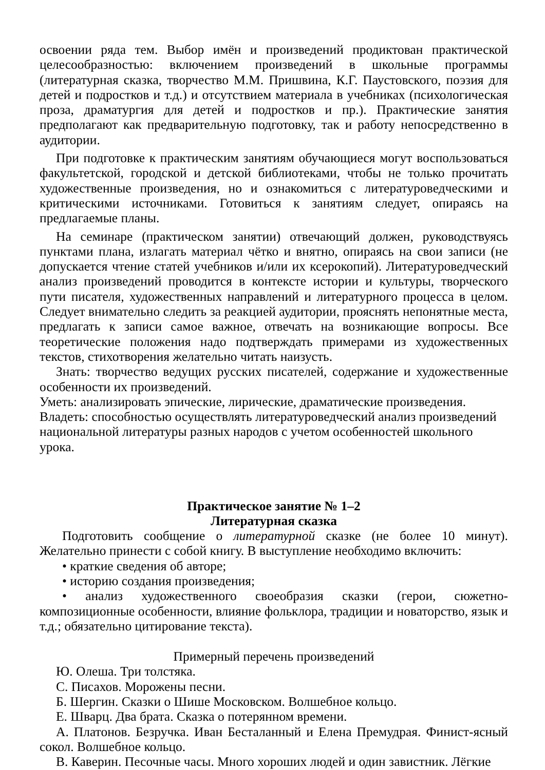освоении ряда тем. Выбор имён и произведений продиктован практической целесообразностью: включением произведений в школьные программы (литературная сказка, творчество М.М. Пришвина, К.Г. Паустовского, поэзия для детей и подростков и т.д.) и отсутствием материала в учебниках (психологическая проза, драматургия для детей и подростков и пр.). Практические занятия предполагают как предварительную подготовку, так и работу непосредственно в аудитории.
При подготовке к практическим занятиям обучающиеся могут воспользоваться факультетской, городской и детской библиотеками, чтобы не только прочитать художественные произведения, но и ознакомиться с литературоведческими и критическими источниками. Готовиться к занятиям следует, опираясь на предлагаемые планы.
На семинаре (практическом занятии) отвечающий должен, руководствуясь пунктами плана, излагать материал чётко и внятно, опираясь на свои записи (не допускается чтение статей учебников и/или их ксерокопий). Литературоведческий анализ произведений проводится в контексте истории и культуры, творческого пути писателя, художественных направлений и литературного процесса в целом. Следует внимательно следить за реакцией аудитории, прояснять непонятные места, предлагать к записи самое важное, отвечать на возникающие вопросы. Все теоретические положения надо подтверждать примерами из художественных текстов, стихотворения желательно читать наизусть.
Знать: творчество ведущих русских писателей, содержание и художественные особенности их произведений.
Уметь: анализировать эпические, лирические, драматические произведения.
Владеть: способностью осуществлять литературоведческий анализ произведений национальной литературы разных народов с учетом особенностей школьного урока.
Практическое занятие № 1–2
Литературная сказка
Подготовить сообщение о литературной сказке (не более 10 минут). Желательно принести с собой книгу. В выступление необходимо включить:
• краткие сведения об авторе;
• историю создания произведения;
• анализ художественного своеобразия сказки (герои, сюжетно-композиционные особенности, влияние фольклора, традиции и новаторство, язык и т.д.; обязательно цитирование текста).
Примерный перечень произведений
Ю. Олеша. Три толстяка.
С. Писахов. Морожены песни.
Б. Шергин. Сказки о Шише Московском. Волшебное кольцо.
Е. Шварц. Два брата. Сказка о потерянном времени.
А. Платонов. Безручка. Иван Бесталанный и Елена Премудрая. Финист-ясный сокол. Волшебное кольцо.
В. Каверин. Песочные часы. Много хороших людей и один завистник. Лёгкие